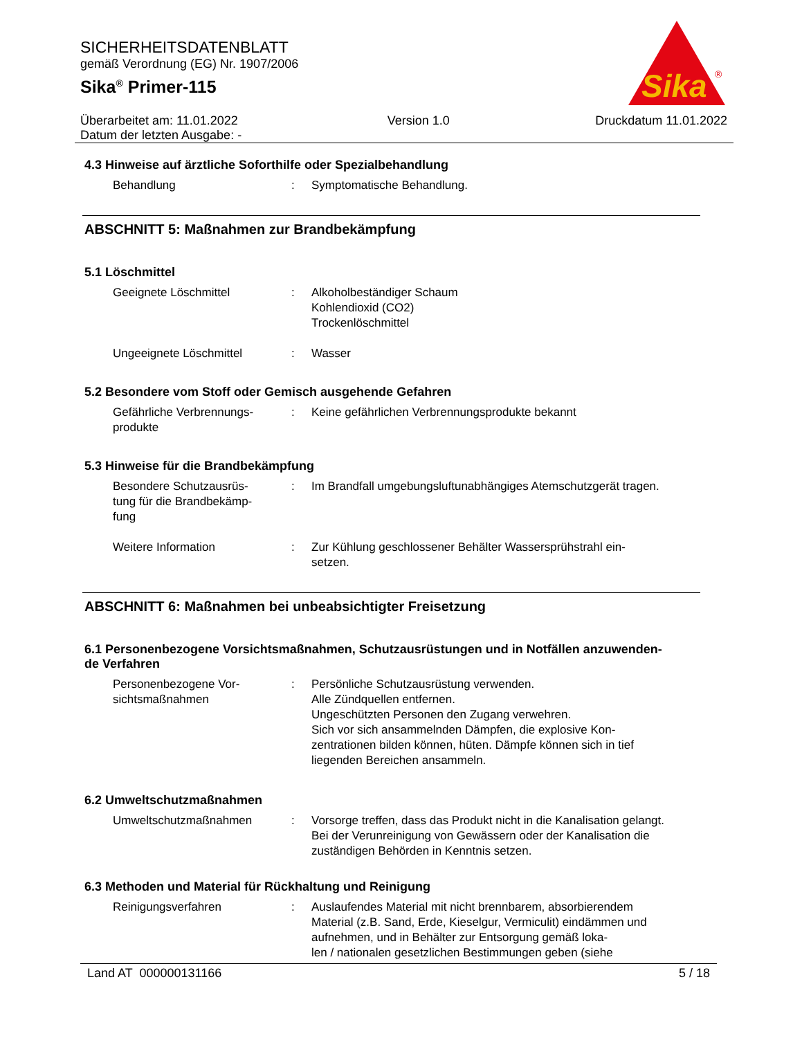SICHERHEITSDATENBLATT
gemäß Verordnung (EG) Nr. 1907/2006
Sika<sup>®</sup> Primer-115
Sika
®
Überarbeitet am: 11.01.2022
Datum der letzten Ausgabe: -
Version 1.0 Druckdatum 11.01.2022
4.3 Hinweise auf ärztliche Soforthilfe oder Spezialbehandlung
Behandlung : Symptomatische Behandlung.
ABSCHNITT 5: Maßnahmen zur Brandbekämpfung
5.1 Löschmittel
Geeignete Löschmittel : Alkoholbeständiger Schaum
Kohlendioxid (CO2)
Trockenlöschmittel
Ungeeignete Löschmittel : Wasser
5.2 Besondere vom Stoff oder Gemisch ausgehende Gefahren
Gefährliche Verbrennungs-
produkte
: Keine gefährlichen Verbrennungsprodukte bekannt
5.3 Hinweise für die Brandbekämpfung
Besondere Schutzausrüs-
tung für die Brandbekämp-
fung
: Im Brandfall umgebungsluftunabhängiges Atemschutzgerät tragen.
Weitere Information : Zur Kühlung geschlossener Behälter Wassersprühstrahl ein-
setzen.
ABSCHNITT 6: Maßnahmen bei unbeabsichtigter Freisetzung
6.1 Personenbezogene Vorsichtsmaßnahmen, Schutzausrüstungen und in Notfällen anzuwenden-
de Verfahren
Personenbezogene Vor-
sichtsmaßnahmen
: Persönliche Schutzausrüstung verwenden.
Alle Zündquellen entfernen.
Ungeschützten Personen den Zugang verwehren.
Sich vor sich ansammelnden Dämpfen, die explosive Kon-
zentrationen bilden können, hüten. Dämpfe können sich in tief liegenden Bereichen ansammeln.
6.2 Umweltschutzmaßnahmen
Umweltschutzmaßnahmen : Vorsorge treffen, dass das Produkt nicht in die Kanalisation gelangt.
Bei der Verunreinigung von Gewässern oder der Kanalisation die zuständigen Behörden in Kenntnis setzen.
6.3 Methoden und Material für Rückhaltung und Reinigung
Reinigungsverfahren : Auslaufendes Material mit nicht brennbarem, absorbierendem Material (z.B. Sand, Erde, Kieselgur, Vermiculit) eindämmen und aufnehmen, und in Behälter zur Entsorgung gemäß loka-
len / nationalen gesetzlichen Bestimmungen geben (siehe
Land AT 000000131166 5 / 18